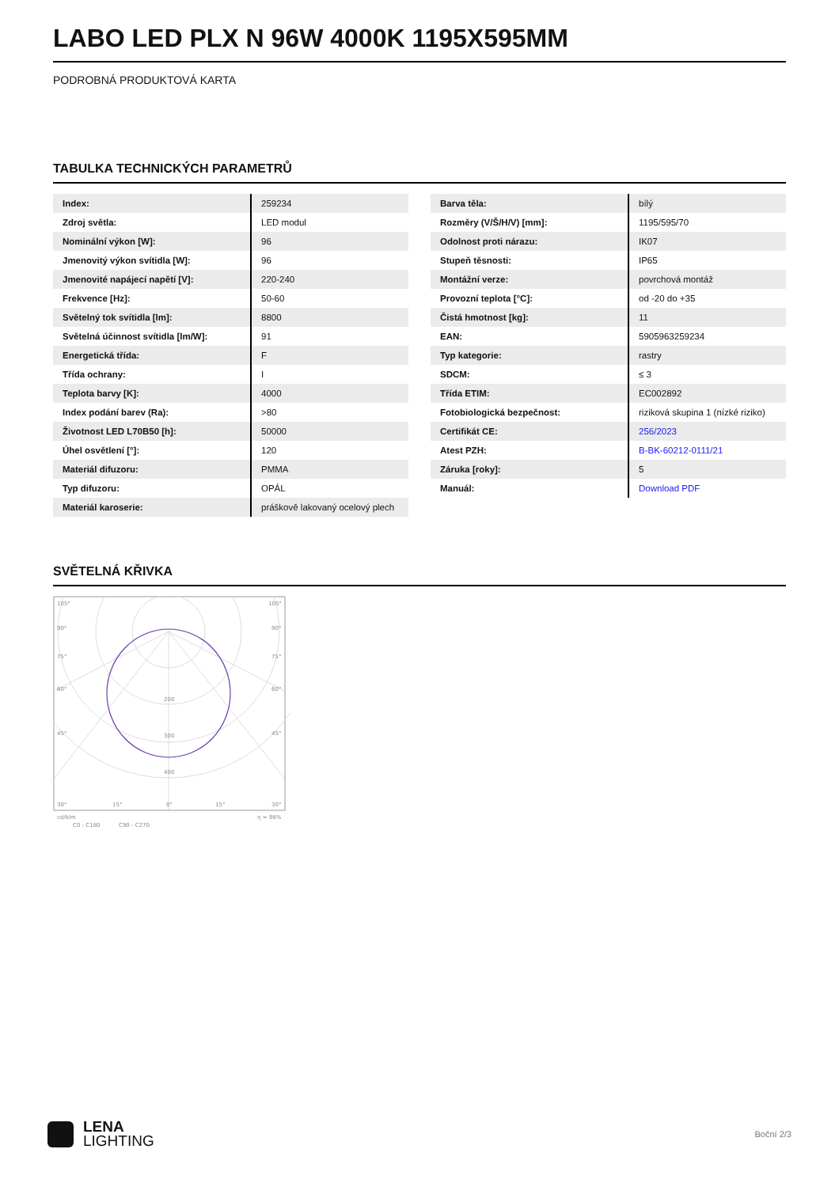LABO LED PLX N 96W 4000K 1195X595MM
PODROBNÁ PRODUKTOVÁ KARTA
TABULKA TECHNICKÝCH PARAMETRŮ
| Index: | 259234 |
| Zdroj světla: | LED modul |
| Nominální výkon [W]: | 96 |
| Jmenovitý výkon svítidla [W]: | 96 |
| Jmenovité napájecí napětí [V]: | 220-240 |
| Frekvence [Hz]: | 50-60 |
| Světelný tok svítidla [lm]: | 8800 |
| Světelná účinnost svítidla [lm/W]: | 91 |
| Energetická třída: | F |
| Třída ochrany: | I |
| Teplota barvy [K]: | 4000 |
| Index podání barev (Ra): | >80 |
| Životnost LED L70B50 [h]: | 50000 |
| Úhel osvětlení [°]: | 120 |
| Materiál difuzoru: | PMMA |
| Typ difuzoru: | OPÁL |
| Materiál karoserie: | práškově lakovaný ocelový plech |
| Barva těla: | bílý |
| Rozměry (V/Š/H/V) [mm]: | 1195/595/70 |
| Odolnost proti nárazu: | IK07 |
| Stupeň těsnosti: | IP65 |
| Montážní verze: | povrchová montáž |
| Provozní teplota [°C]: | od -20 do +35 |
| Čistá hmotnost [kg]: | 11 |
| EAN: | 5905963259234 |
| Typ kategorie: | rastry |
| SDCM: | ≤ 3 |
| Třída ETIM: | EC002892 |
| Fotobiologická bezpečnost: | riziková skupina 1 (nízké riziko) |
| Certifikát CE: | 256/2023 |
| Atest PZH: | B-BK-60212-0111/21 |
| Záruka [roky]: | 5 |
| Manuál: | Download PDF |
SVĚTELNÁ KŘIVKA
105°
105°
90°
90°
75°
75°
60°
60°
45°
45°
200
300
400
30°
15°
0°
15°
30°
cd/klm
C0 - C180
C90 - C270
η = 98%
LENA
LIGHTING
Boční 2/3